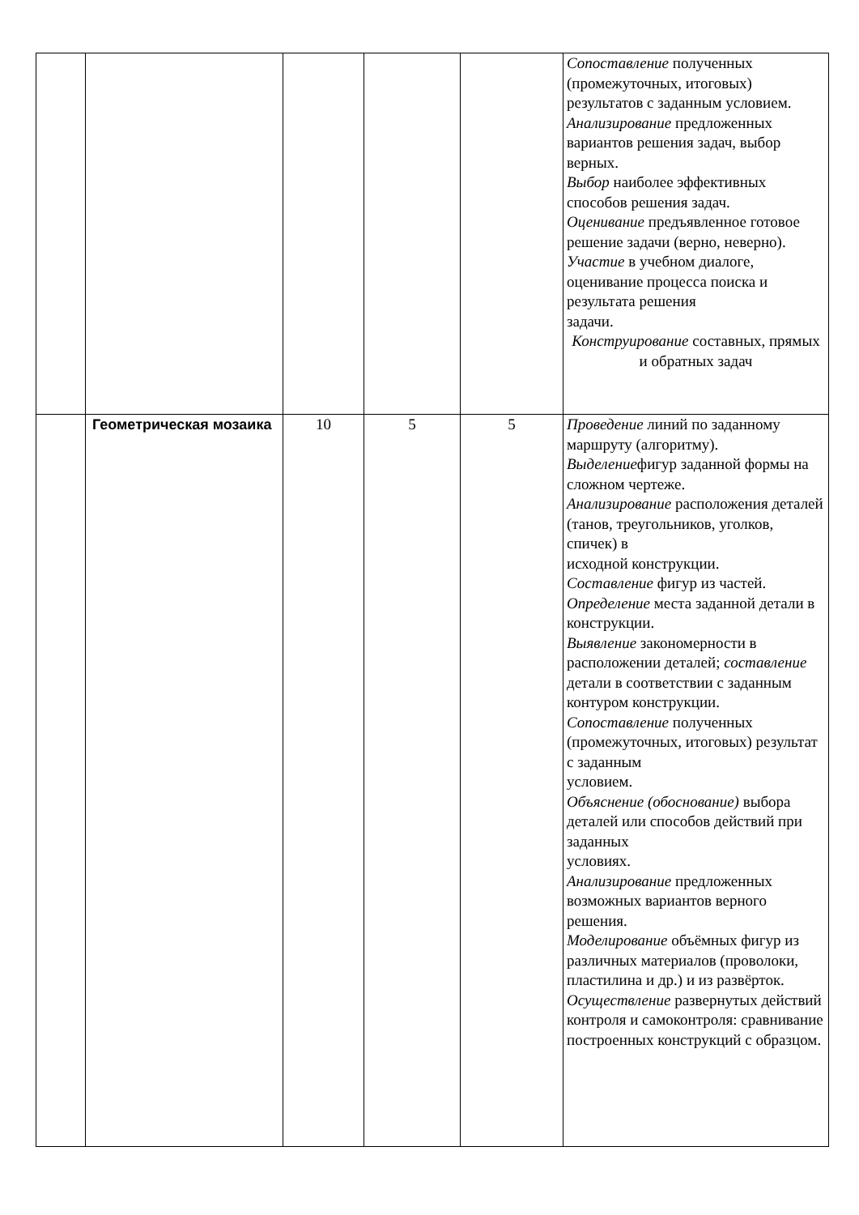| | | | | | Сопоставление полученных (промежуточных, итоговых) результатов с заданным условием. Анализирование предложенных вариантов решения задач, выбор верных. Выбор наиболее эффективных способов решения задач. Оценивание предъявленное готовое решение задачи (верно, неверно). Участие в учебном диалоге, оценивание процесса поиска и результата решения задачи. Конструирование составных, прямых и обратных задач |
| | Геометрическая мозаика | 10 | 5 | 5 | Проведение линий по заданному маршруту (алгоритму). Выделение фигур заданной формы на сложном чертеже. Анализирование расположения деталей (танов, треугольников, уголков, спичек) в исходной конструкции. Составление фигур из частей. Определение места заданной детали в конструкции. Выявление закономерности в расположении деталей; составление детали в соответствии с заданным контуром конструкции. Сопоставление полученных (промежуточных, итоговых) результат с заданным условием. Объяснение (обоснование) выбора деталей или способов действий при заданных условиях. Анализирование предложенных возможных вариантов верного решения. Моделирование объёмных фигур из различных материалов (проволоки, пластилина и др.) и из развёрток. Осуществление развернутых действий контроля и самоконтроля: сравнивание построенных конструкций с образцом. |